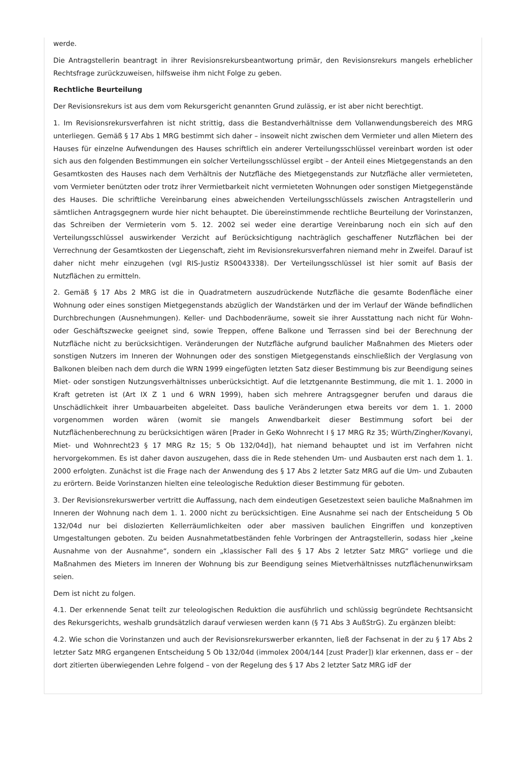werde.
Die Antragstellerin beantragt in ihrer Revisionsrekursbeantwortung primär, den Revisionsrekurs mangels erheblicher Rechtsfrage zurückzuweisen, hilfsweise ihm nicht Folge zu geben.
Rechtliche Beurteilung
Der Revisionsrekurs ist aus dem vom Rekursgericht genannten Grund zulässig, er ist aber nicht berechtigt.
1. Im Revisionsrekursverfahren ist nicht strittig, dass die Bestandverhältnisse dem Vollanwendungsbereich des MRG unterliegen. Gemäß § 17 Abs 1 MRG bestimmt sich daher – insoweit nicht zwischen dem Vermieter und allen Mietern des Hauses für einzelne Aufwendungen des Hauses schriftlich ein anderer Verteilungsschlüssel vereinbart worden ist oder sich aus den folgenden Bestimmungen ein solcher Verteilungsschlüssel ergibt – der Anteil eines Mietgegenstands an den Gesamtkosten des Hauses nach dem Verhältnis der Nutzfläche des Mietgegenstands zur Nutzfläche aller vermieteten, vom Vermieter benützten oder trotz ihrer Vermietbarkeit nicht vermieteten Wohnungen oder sonstigen Mietgegenstände des Hauses. Die schriftliche Vereinbarung eines abweichenden Verteilungsschlüssels zwischen Antragstellerin und sämtlichen Antragsgegnern wurde hier nicht behauptet. Die übereinstimmende rechtliche Beurteilung der Vorinstanzen, das Schreiben der Vermieterin vom 5. 12. 2002 sei weder eine derartige Vereinbarung noch ein sich auf den Verteilungsschlüssel auswirkender Verzicht auf Berücksichtigung nachträglich geschaffener Nutzflächen bei der Verrechnung der Gesamtkosten der Liegenschaft, zieht im Revisionsrekursverfahren niemand mehr in Zweifel. Darauf ist daher nicht mehr einzugehen (vgl RIS-Justiz RS0043338). Der Verteilungsschlüssel ist hier somit auf Basis der Nutzflächen zu ermitteln.
2. Gemäß § 17 Abs 2 MRG ist die in Quadratmetern auszudrückende Nutzfläche die gesamte Bodenfläche einer Wohnung oder eines sonstigen Mietgegenstands abzüglich der Wandstärken und der im Verlauf der Wände befindlichen Durchbrechungen (Ausnehmungen). Keller- und Dachbodenräume, soweit sie ihrer Ausstattung nach nicht für Wohn- oder Geschäftszwecke geeignet sind, sowie Treppen, offene Balkone und Terrassen sind bei der Berechnung der Nutzfläche nicht zu berücksichtigen. Veränderungen der Nutzfläche aufgrund baulicher Maßnahmen des Mieters oder sonstigen Nutzers im Inneren der Wohnungen oder des sonstigen Mietgegenstands einschließlich der Verglasung von Balkonen bleiben nach dem durch die WRN 1999 eingefügten letzten Satz dieser Bestimmung bis zur Beendigung seines Miet- oder sonstigen Nutzungsverhältnisses unberücksichtigt. Auf die letztgenannte Bestimmung, die mit 1. 1. 2000 in Kraft getreten ist (Art IX Z 1 und 6 WRN 1999), haben sich mehrere Antragsgegner berufen und daraus die Unschädlichkeit ihrer Umbauarbeiten abgeleitet. Dass bauliche Veränderungen etwa bereits vor dem 1. 1. 2000 vorgenommen worden wären (womit sie mangels Anwendbarkeit dieser Bestimmung sofort bei der Nutzflächenberechnung zu berücksichtigen wären [Prader in GeKo Wohnrecht I § 17 MRG Rz 35; Würth/Zingher/Kovanyi, Miet- und Wohnrecht23 § 17 MRG Rz 15; 5 Ob 132/04d]), hat niemand behauptet und ist im Verfahren nicht hervorgekommen. Es ist daher davon auszugehen, dass die in Rede stehenden Um- und Ausbauten erst nach dem 1. 1. 2000 erfolgten. Zunächst ist die Frage nach der Anwendung des § 17 Abs 2 letzter Satz MRG auf die Um- und Zubauten zu erörtern. Beide Vorinstanzen hielten eine teleologische Reduktion dieser Bestimmung für geboten.
3. Der Revisionsrekurswerber vertritt die Auffassung, nach dem eindeutigen Gesetzestext seien bauliche Maßnahmen im Inneren der Wohnung nach dem 1. 1. 2000 nicht zu berücksichtigen. Eine Ausnahme sei nach der Entscheidung 5 Ob 132/04d nur bei dislozierten Kellerräumlichkeiten oder aber massiven baulichen Eingriffen und konzeptiven Umgestaltungen geboten. Zu beiden Ausnahmetatbeständen fehle Vorbringen der Antragstellerin, sodass hier „keine Ausnahme von der Ausnahme“, sondern ein „klassischer Fall des § 17 Abs 2 letzter Satz MRG“ vorliege und die Maßnahmen des Mieters im Inneren der Wohnung bis zur Beendigung seines Mietverhältnisses nutzflächenunwirksam seien.
Dem ist nicht zu folgen.
4.1. Der erkennende Senat teilt zur teleologischen Reduktion die ausführlich und schlüssig begründete Rechtsansicht des Rekursgerichts, weshalb grundsätzlich darauf verwiesen werden kann (§ 71 Abs 3 AußStrG). Zu ergänzen bleibt:
4.2. Wie schon die Vorinstanzen und auch der Revisionsrekurswerber erkannten, ließ der Fachsenat in der zu § 17 Abs 2 letzter Satz MRG ergangenen Entscheidung 5 Ob 132/04d (immolex 2004/144 [zust Prader]) klar erkennen, dass er – der dort zitierten überwiegenden Lehre folgend – von der Regelung des § 17 Abs 2 letzter Satz MRG idF der